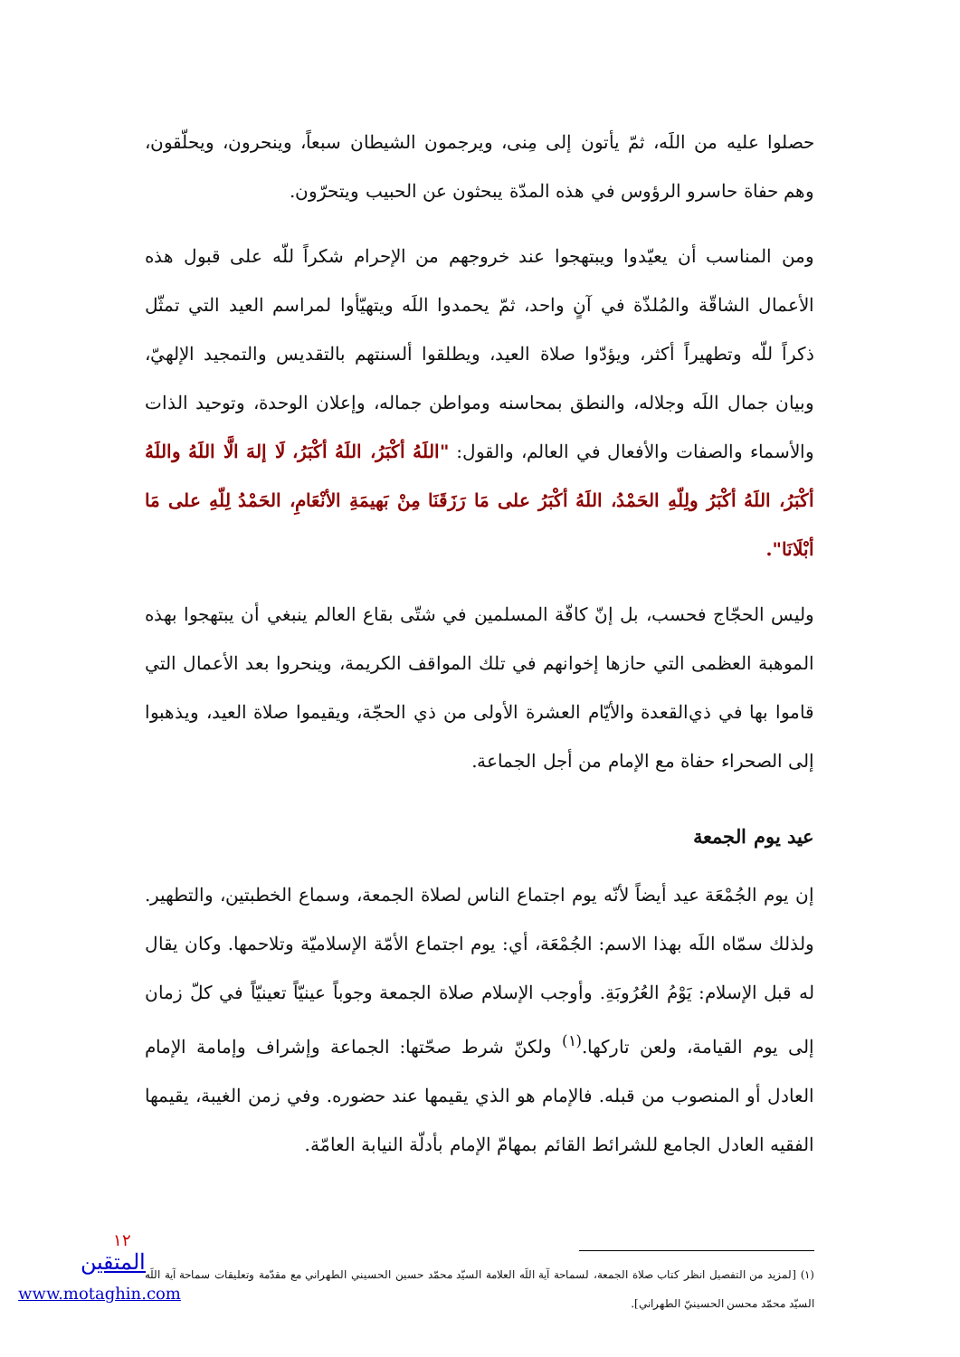حصلوا عليه من اللَه، ثمّ يأتون إلى مِنى، ويرجمون الشيطان سبعاً، وينحرون، ويحلّقون، وهم حفاة حاسرو الرؤوس في هذه المدّة يبحثون عن الحبيب ويتحرّون.
ومن المناسب أن يعيّدوا ويبتهجوا عند خروجهم من الإحرام شكراً للّه على قبول هذه الأعمال الشاقّة والمُلذّة في آنٍ واحد، ثمّ يحمدوا اللَه ويتهيّأوا لمراسم العيد التي تمثّل ذكراً للّه وتطهيراً أكثر، ويؤدّوا صلاة العيد، ويطلقوا ألسنتهم بالتقديس والتمجيد الإلهيّ، وبيان جمال اللَه وجلاله، والنطق بمحاسنه ومواطن جماله، وإعلان الوحدة، وتوحيد الذات والأسماء والصفات والأفعال في العالم، والقول: "اللَهُ أكْبَرُ، اللَهُ أكْبَرُ، لَا إلهَ الَّا اللَهُ واللَهُ أكْبَرُ، اللَهُ أكْبَرُ ولِلّهِ الحَمْدُ، اللَهُ أكْبَرُ على مَا رَزَقَنَا مِنْ بَهيمَةِ الأنْعَامِ، الحَمْدُ لِلّهِ على مَا أبْلَانَا".
وليس الحجّاج فحسب، بل إنّ كافّة المسلمين في شتّى بقاع العالم ينبغي أن يبتهجوا بهذه الموهبة العظمى التي حازها إخوانهم في تلك المواقف الكريمة، وينحروا بعد الأعمال التي قاموا بها في ذي‌القعدة والأيّام العشرة الأولى من ذي الحجّة، ويقيموا صلاة العيد، ويذهبوا إلى الصحراء حفاة مع الإمام من أجل الجماعة.
عيد يوم الجمعة
إن يوم الجُمْعَة عيد أيضاً لأنّه يوم اجتماع الناس لصلاة الجمعة، وسماع الخطبتين، والتطهير. ولذلك سمّاه اللَه بهذا الاسم: الجُمْعَة، أي: يوم اجتماع الأمّة الإسلاميّة وتلاحمها. وكان يقال له قبل الإسلام: يَوْمُ العُرُوبَةِ. وأوجب الإسلام صلاة الجمعة وجوباً عينيّاً تعينيّاً في كلّ زمان إلى يوم القيامة، ولعن تاركها.<sup>(١)</sup> ولكنّ شرط صحّتها: الجماعة وإشراف وإمامة الإمام العادل أو المنصوب من قبله. فالإمام هو الذي يقيمها عند حضوره. وفي زمن الغيبة، يقيمها الفقيه العادل الجامع للشرائط القائم بمهامّ الإمام بأدلّة النيابة العامّة.
(١) [لمزيد من التفصيل انظر كتاب صلاة الجمعة، لسماحة آية اللَه العلامة السيّد محمّد حسين الحسيني الطهراني مع مقدّمة وتعليقات سماحة آية اللَه السيّد محمّد محسن الحسينيّ الطهراني].
١٢
المتقين
www.motaghin.com